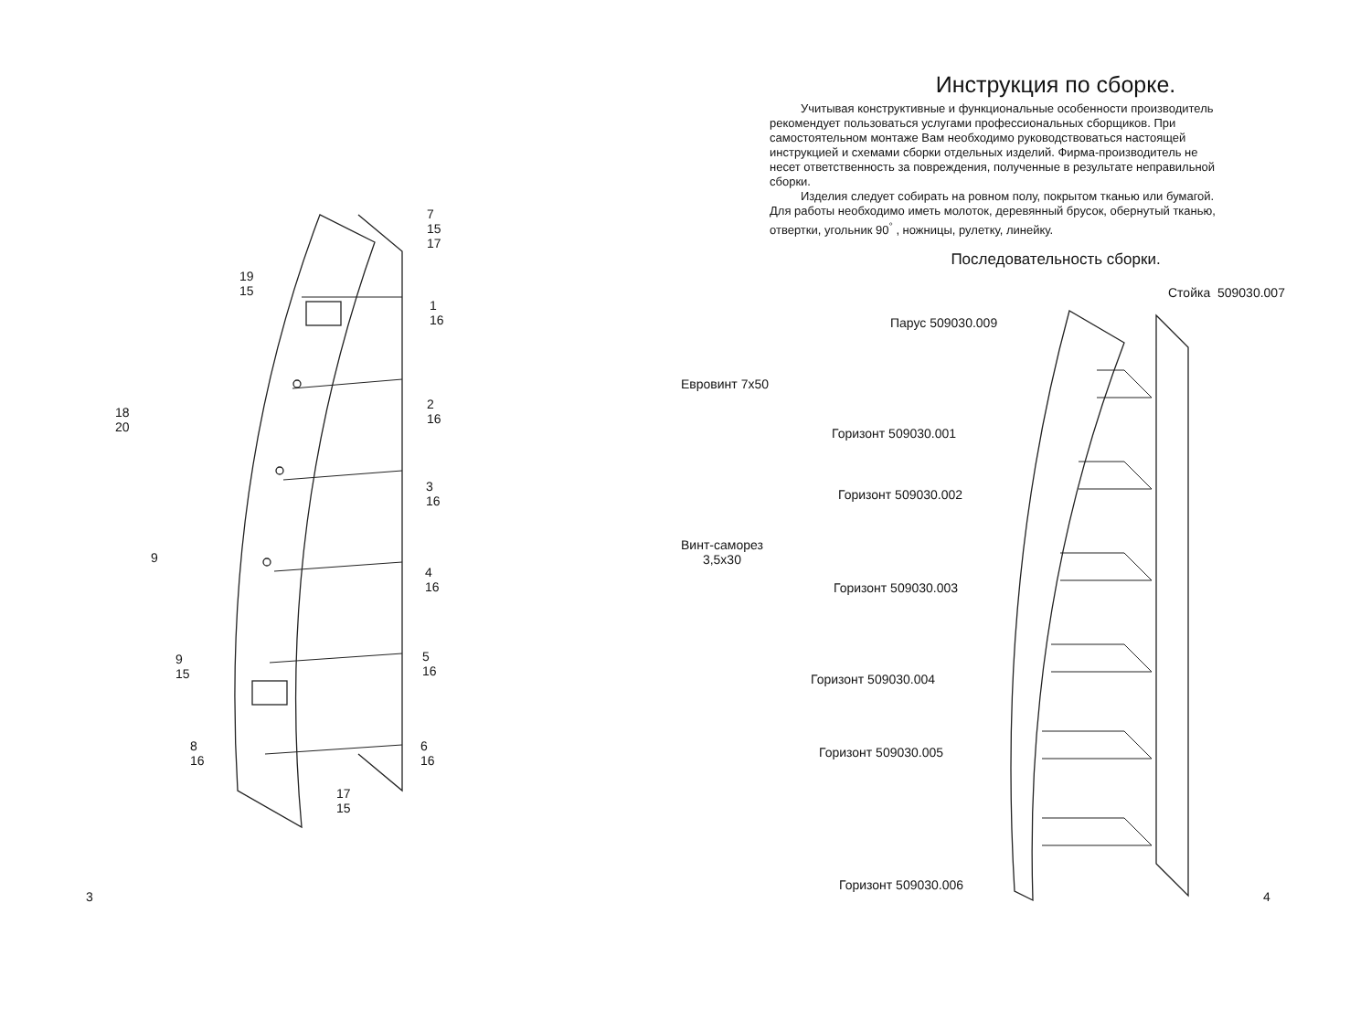7
15
17
19
15
1
16
2
16
18
20
3
16
9
4
16
9
15
5
16
8
16
6
16
17
15
3
Инструкция по сборке.
Учитывая конструктивные и функциональные особенности производитель рекомендует пользоваться услугами профессиональных сборщиков. При самостоятельном монтаже Вам необходимо руководствоваться настоящей инструкцией и схемами сборки отдельных изделий. Фирма-производитель не несет ответственность за повреждения, полученные в результате неправильной сборки.
Изделия следует собирать на ровном полу, покрытом тканью или бумагой. Для работы необходимо иметь молоток, деревянный брусок, обернутый тканью, отвертки, угольник 90<sup>°</sup> , ножницы, рулетку, линейку.
Последовательность сборки.
Стойка 509030.007
Парус 509030.009
Евровинт 7х50
Горизонт 509030.001
Горизонт 509030.002
Винт-саморез
3,5х30
Горизонт 509030.003
Горизонт 509030.004
Горизонт 509030.005
Горизонт 509030.006
4